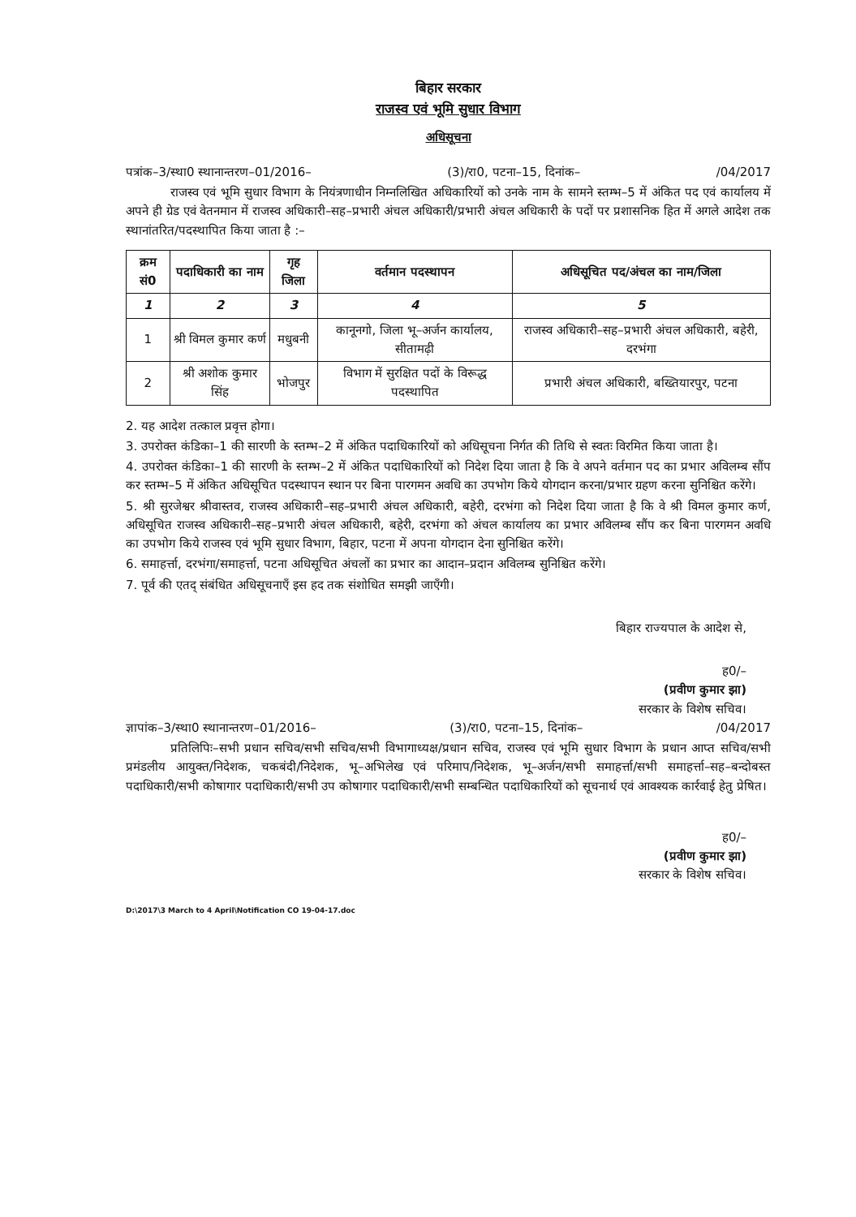बिहार सरकार
राजस्व एवं भूमि सुधार विभाग
अधिसूचना
पत्रांक–3/स्था0 स्थानान्तरण–01/2016– (3)/रा0, पटना–15, दिनांक– /04/2017
राजस्व एवं भूमि सुधार विभाग के नियंत्रणाधीन निम्नलिखित अधिकारियों को उनके नाम के सामने स्तम्भ–5 में अंकित पद एवं कार्यालय में अपने ही ग्रेड एवं वेतनमान में राजस्व अधिकारी–सह–प्रभारी अंचल अधिकारी/प्रभारी अंचल अधिकारी के पदों पर प्रशासनिक हित में अगले आदेश तक स्थानांतरित/पदस्थापित किया जाता है :–
| क्रम सं0 | पदाधिकारी का नाम | गृह जिला | वर्तमान पदस्थापन | अधिसूचित पद/अंचल का नाम/जिला |
| --- | --- | --- | --- | --- |
| 1 | 2 | 3 | 4 | 5 |
| 1 | श्री विमल कुमार कर्ण | मधुबनी | कानूनगो, जिला भू–अर्जन कार्यालय, सीतामढ़ी | राजस्व अधिकारी–सह–प्रभारी अंचल अधिकारी, बहेरी, दरभंगा |
| 2 | श्री अशोक कुमार सिंह | भोजपुर | विभाग में सुरक्षित पदों के विरूद्ध पदस्थापित | प्रभारी अंचल अधिकारी, बख्तियारपुर, पटना |
2. यह आदेश तत्काल प्रवृत्त होगा।
3. उपरोक्त कंडिका–1 की सारणी के स्तम्भ–2 में अंकित पदाधिकारियों को अधिसूचना निर्गत की तिथि से स्वतः विरमित किया जाता है।
4. उपरोक्त कंडिका–1 की सारणी के स्तम्भ–2 में अंकित पदाधिकारियों को निदेश दिया जाता है कि वे अपने वर्तमान पद का प्रभार अविलम्ब सौंप कर स्तम्भ–5 में अंकित अधिसूचित पदस्थापन स्थान पर बिना पारगमन अवधि का उपभोग किये योगदान करना/प्रभार ग्रहण करना सुनिश्चित करेंगे।
5. श्री सुरजेश्वर श्रीवास्तव, राजस्व अधिकारी–सह–प्रभारी अंचल अधिकारी, बहेरी, दरभंगा को निदेश दिया जाता है कि वे श्री विमल कुमार कर्ण, अधिसूचित राजस्व अधिकारी–सह–प्रभारी अंचल अधिकारी, बहेरी, दरभंगा को अंचल कार्यालय का प्रभार अविलम्ब सौंप कर बिना पारगमन अवधि का उपभोग किये राजस्व एवं भूमि सुधार विभाग, बिहार, पटना में अपना योगदान देना सुनिश्चित करेंगे।
6. समाहर्त्ता, दरभंगा/समाहर्त्ता, पटना अधिसूचित अंचलों का प्रभार का आदान–प्रदान अविलम्ब सुनिश्चित करेंगे।
7. पूर्व की एतद् संबंधित अधिसूचनाएँ इस हद तक संशोधित समझी जाएँगी।
बिहार राज्यपाल के आदेश से,
ह0/–
(प्रवीण कुमार झा)
सरकार के विशेष सचिव।
ज्ञापांक–3/स्था0 स्थानान्तरण–01/2016– (3)/रा0, पटना–15, दिनांक– /04/2017
प्रतिलिपिः–सभी प्रधान सचिव/सभी सचिव/सभी विभागाध्यक्ष/प्रधान सचिव, राजस्व एवं भूमि सुधार विभाग के प्रधान आप्त सचिव/सभी प्रमंडलीय आयुक्त/निदेशक, चकबंदी/निदेशक, भू–अभिलेख एवं परिमाप/निदेशक, भू–अर्जन/सभी समाहर्त्ता/सभी समाहर्त्ता–सह–बन्दोबस्त पदाधिकारी/सभी कोषागार पदाधिकारी/सभी उप कोषागार पदाधिकारी/सभी सम्बन्धित पदाधिकारियों को सूचनार्थ एवं आवश्यक कार्रवाई हेतु प्रेषित।
ह0/–
(प्रवीण कुमार झा)
सरकार के विशेष सचिव।
D:\2017\3 March to 4 April\Notification CO 19-04-17.doc